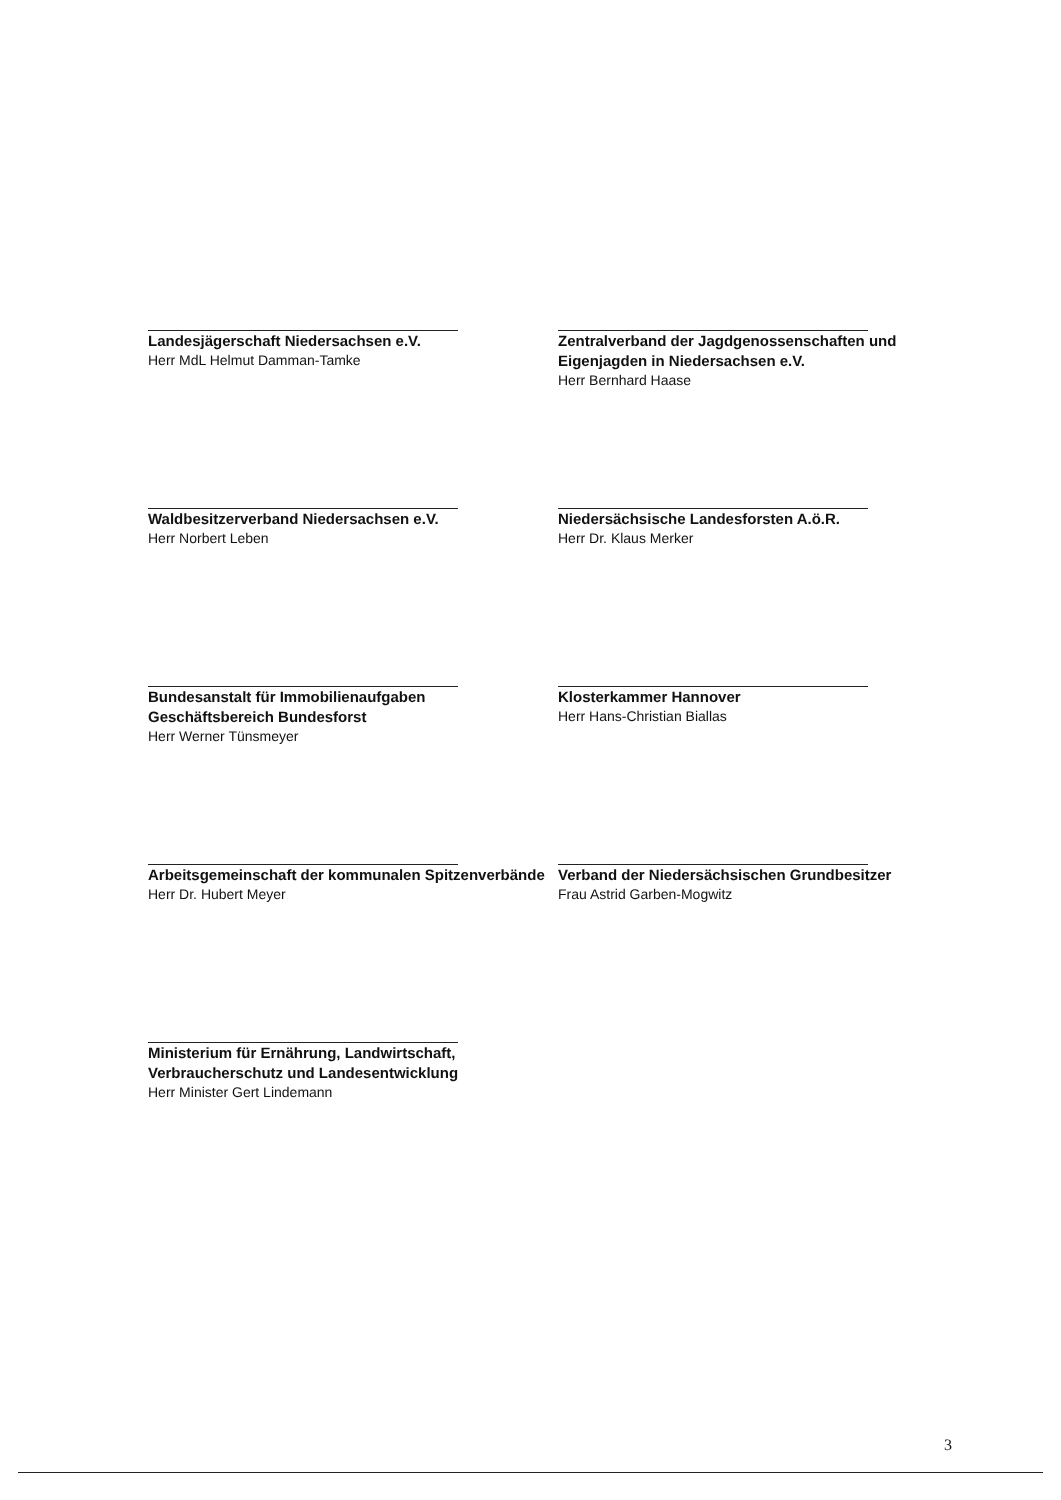Landesjägerschaft Niedersachsen e.V.
Herr MdL Helmut Damman-Tamke
Zentralverband der Jagdgenossenschaften und Eigenjagden in Niedersachsen e.V.
Herr Bernhard Haase
Waldbesitzerverband Niedersachsen e.V.
Herr Norbert Leben
Niedersächsische Landesforsten A.ö.R.
Herr Dr. Klaus Merker
Bundesanstalt für Immobilienaufgaben
Geschäftsbereich Bundesforst
Herr Werner Tünsmeyer
Klosterkammer Hannover
Herr Hans-Christian Biallas
Arbeitsgemeinschaft der kommunalen Spitzenverbände
Herr Dr. Hubert Meyer
Verband der Niedersächsischen Grundbesitzer
Frau Astrid Garben-Mogwitz
Ministerium für Ernährung, Landwirtschaft, Verbraucherschutz und Landesentwicklung
Herr Minister Gert Lindemann
3